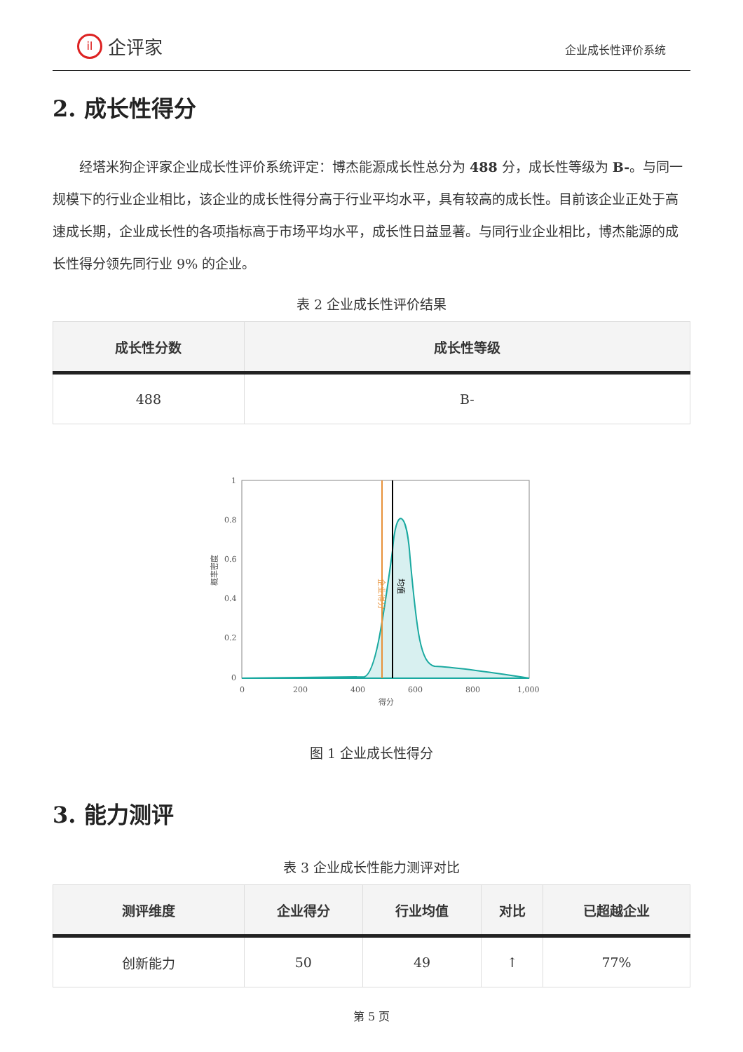iI 企评家
企业成长性评价系统
2. 成长性得分
经塔米狗企评家企业成长性评价系统评定：博杰能源成长性总分为 488 分，成长性等级为 B-。与同一规模下的行业企业相比，该企业的成长性得分高于行业平均水平，具有较高的成长性。目前该企业正处于高速成长期，企业成长性的各项指标高于市场平均水平，成长性日益显著。与同行业企业相比，博杰能源的成长性得分领先同行业 9% 的企业。
表 2 企业成长性评价结果
| 成长性分数 | 成长性等级 |
| --- | --- |
| 488 | B- |
1
0.8
0.6
0.4
0.2
0
0
200
400
600
800
1,000
得分
概率密度
企业得分
均值
图 1 企业成长性得分
3. 能力测评
表 3 企业成长性能力测评对比
| 测评维度 | 企业得分 | 行业均值 | 对比 | 已超越企业 |
| --- | --- | --- | --- | --- |
| 创新能力 | 50 | 49 | ↑ | 77% |
第 5 页